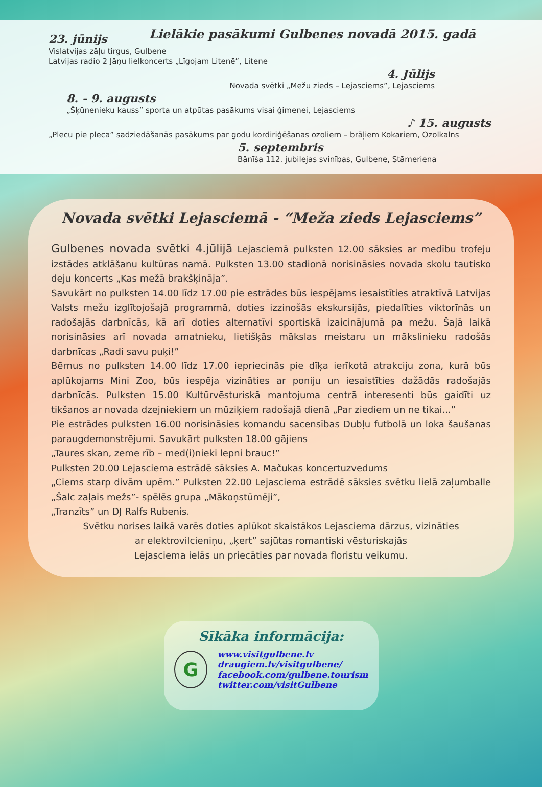Lielākie pasākumi Gulbenes novadā 2015. gadā
23. jūnijs
Vislatvijas zāļu tirgus, Gulbene
Latvijas radio 2 Jāņu lielkoncerts „Līgojam Litenē”, Litene
4. Jūlijs
Novada svētki „Mežu zieds – Lejasciems”, Lejasciems
8. - 9. augusts
„Šķūnenieku kauss” sporta un atpūtas pasākums visai ģimenei, Lejasciems
♪ 15. augusts
„Plecu pie pleca” sadziedāšanās pasākums par godu kordiriģēšanas ozoliem – brāļiem Kokariem, Ozolkalns
5. septembris
Bānīša 112. jubilejas svinības, Gulbene, Stāmeriena
Novada svētki Lejasciemā - “Meža zieds Lejasciems”
Gulbenes novada svētki 4.jūlijā Lejasciemā pulksten 12.00 sāksies ar medību trofeju izstādes atklāšanu kultūras namā. Pulksten 13.00 stadionā norisināsies novada skolu tautisko deju koncerts „Kas mežā brakšķināja”.
Savukārt no pulksten 14.00 līdz 17.00 pie estrādes būs iespējams iesaistīties atraktīvā Latvijas Valsts mežu izglītojošajā programmā, doties izzinošās ekskursijās, piedalīties viktorīnās un radošajās darbnīcās, kā arī doties alternatīvi sportiskā izaicinājumā pa mežu. Šajā laikā norisināsies arī novada amatnieku, lietišķās mākslas meistaru un mākslinieku radošās darbnīcas „Radi savu puķi!”
Bērnus no pulksten 14.00 līdz 17.00 iepriecinās pie dīķa ierīkotā atrakciju zona, kurā būs aplūkojams Mini Zoo, būs iespēja vizināties ar poniju un iesaistīties dažādās radošajās darbnīcās. Pulksten 15.00 Kultūrvēsturiskā mantojuma centrā interesenti būs gaidīti uz tikšanos ar novada dzejniekiem un mūziķiem radošajā dienā „Par ziediem un ne tikai...”
Pie estrādes pulksten 16.00 norisināsies komandu sacensības Dubļu futbolā un loka šaušanas paraugdemonstrējumi. Savukārt pulksten 18.00 gājiens
„Taures skan, zeme rīb – med(i)nieki lepni brauc!”
Pulksten 20.00 Lejasciema estrādē sāksies A. Mačukas koncertuzvedums
„Ciems starp divām upēm.” Pulksten 22.00 Lejasciema estrādē sāksies svētku lielā zaļumballe „Šalc zaļais mežs”- spēlēs grupa „Mākoņstūmēji”,
„Tranzīts” un DJ Ralfs Rubenis.
Svētku norises laikā varēs doties aplūkot skaistākos Lejasciema dārzus, vizināties
ar elektrovilcieniņu, „ķert” sajūtas romantiski vēsturiskajās
Lejasciema ielās un priecāties par novada floristu veikumu.
Sīkāka informācija:
G
www.visitgulbene.lv
draugiem.lv/visitgulbene/
facebook.com/gulbene.tourism
twitter.com/visitGulbene